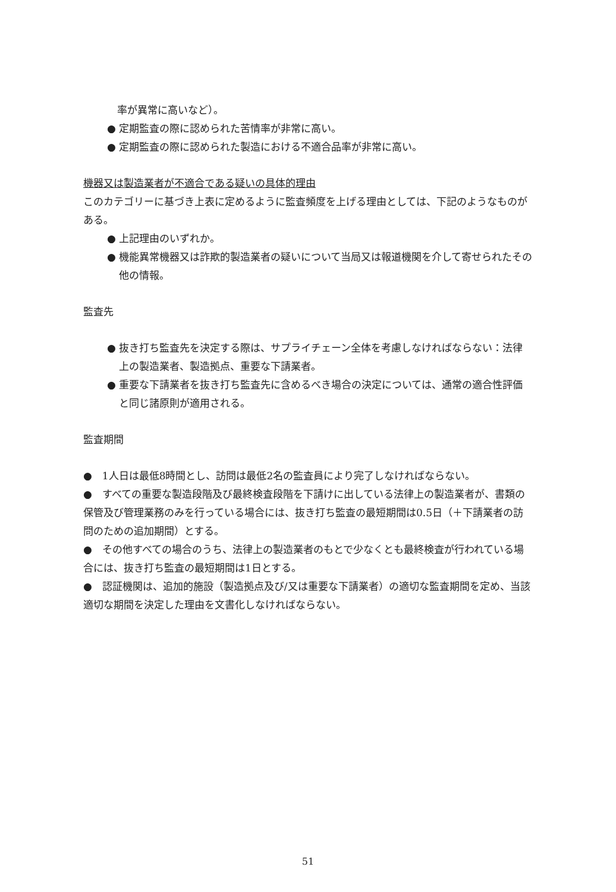率が異常に高いなど）。
● 定期監査の際に認められた苦情率が非常に高い。
● 定期監査の際に認められた製造における不適合品率が非常に高い。
機器又は製造業者が不適合である疑いの具体的理由
このカテゴリーに基づき上表に定めるように監査頻度を上げる理由としては、下記のようなものがある。
● 上記理由のいずれか。
● 機能異常機器又は詐欺的製造業者の疑いについて当局又は報道機関を介して寄せられたその他の情報。
監査先
● 抜き打ち監査先を決定する際は、サプライチェーン全体を考慮しなければならない：法律上の製造業者、製造拠点、重要な下請業者。
● 重要な下請業者を抜き打ち監査先に含めるべき場合の決定については、通常の適合性評価と同じ諸原則が適用される。
監査期間
●　1人日は最低8時間とし、訪問は最低2名の監査員により完了しなければならない。
●　すべての重要な製造段階及び最終検査段階を下請けに出している法律上の製造業者が、書類の保管及び管理業務のみを行っている場合には、抜き打ち監査の最短期間は0.5日（＋下請業者の訪問のための追加期間）とする。
●　その他すべての場合のうち、法律上の製造業者のもとで少なくとも最終検査が行われている場合には、抜き打ち監査の最短期間は1日とする。
●　認証機関は、追加的施設（製造拠点及び/又は重要な下請業者）の適切な監査期間を定め、当該適切な期間を決定した理由を文書化しなければならない。
51